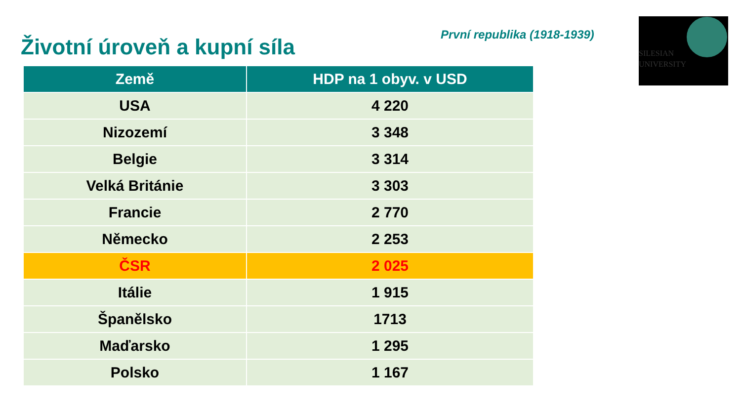Životní úroveň a kupní síla První republika (1918-1939)
SILESIAN
UNIVERSITY
| Země | HDP na 1 obyv. v USD |
| --- | --- |
| USA | 4 220 |
| Nizozemí | 3 348 |
| Belgie | 3 314 |
| Velká Británie | 3 303 |
| Francie | 2 770 |
| Německo | 2 253 |
| ČSR | 2 025 |
| Itálie | 1 915 |
| Španělsko | 1713 |
| Maďarsko | 1 295 |
| Polsko | 1 167 |